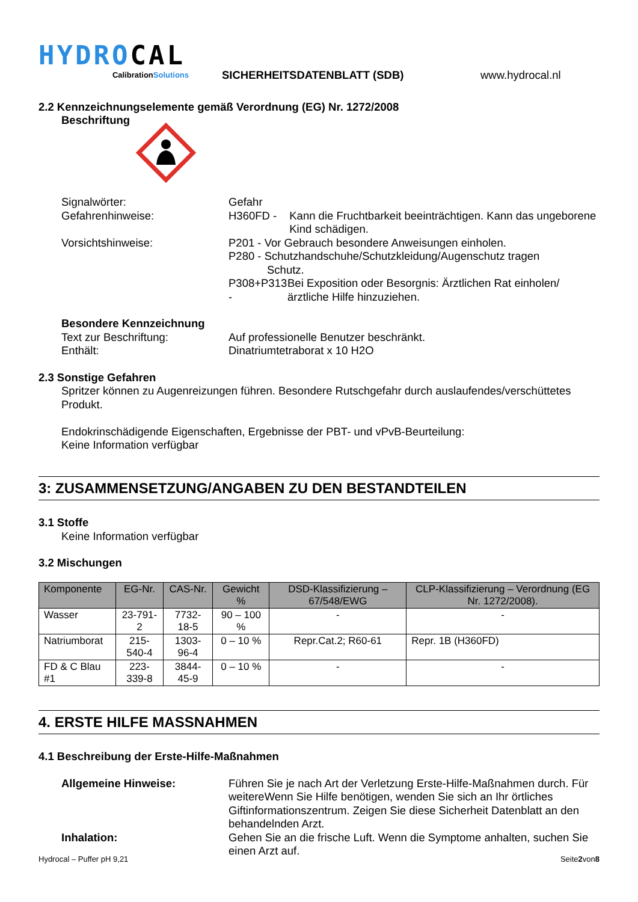HYDROCAL
CalibrationSolutions
SICHERHEITSDATENBLATT (SDB)
www.hydrocal.nl
2.2 Kennzeichnungselemente gemäß Verordnung (EG) Nr. 1272/2008
Beschriftung
Signalwörter: Gefahr
Gefahrenhinweise: H360FD - Kann die Fruchtbarkeit beeinträchtigen. Kann das ungeborene Kind schädigen.
Vorsichtshinweise: P201 - Vor Gebrauch besondere Anweisungen einholen.
P280 - Schutzhandschuhe/Schutzkleidung/Augenschutz tragen
Schutz.
P308+P313 - Bei Exposition oder Besorgnis: Ärztlichen Rat einholen/ärztliche Hilfe hinzuziehen.
Besondere Kennzeichnung
Text zur Beschriftung: Auf professionelle Benutzer beschränkt.
Enthält: Dinatriumtetraborat x 10 H2O
2.3 Sonstige Gefahren
Spritzer können zu Augenreizungen führen. Besondere Rutschgefahr durch auslaufendes/verschüttetes Produkt.
Endokrinschädigende Eigenschaften, Ergebnisse der PBT- und vPvB-Beurteilung:
Keine Information verfügbar
3: ZUSAMMENSETZUNG/ANGABEN ZU DEN BESTANDTEILEN
3.1 Stoffe
Keine Information verfügbar
3.2 Mischungen
| Komponente | EG-Nr. | CAS-Nr. | Gewicht % | DSD-Klassifizierung – 67/548/EWG | CLP-Klassifizierung – Verordnung (EG Nr. 1272/2008). |
| --- | --- | --- | --- | --- | --- |
| Wasser | 23-791-2 | 7732-18-5 | 90 – 100 % | - | - |
| Natriumborat | 215-540-4 | 1303-96-4 | 0 – 10 % | Repr.Cat.2; R60-61 | Repr. 1B (H360FD) |
| FD & C Blau #1 | 223-339-8 | 3844-45-9 | 0 – 10 % | - | - |
4. ERSTE HILFE MASSNAHMEN
4.1 Beschreibung der Erste-Hilfe-Maßnahmen
Allgemeine Hinweise: Führen Sie je nach Art der Verletzung Erste-Hilfe-Maßnahmen durch. Für weitereWenn Sie Hilfe benötigen, wenden Sie sich an Ihr örtliches Giftinformationszentrum. Zeigen Sie diese Sicherheit Datenblatt an den behandelnden Arzt.
Inhalation: Gehen Sie an die frische Luft. Wenn die Symptome anhalten, suchen Sie einen Arzt auf.
Hydrocal – Puffer pH 9,21 Seite2von8